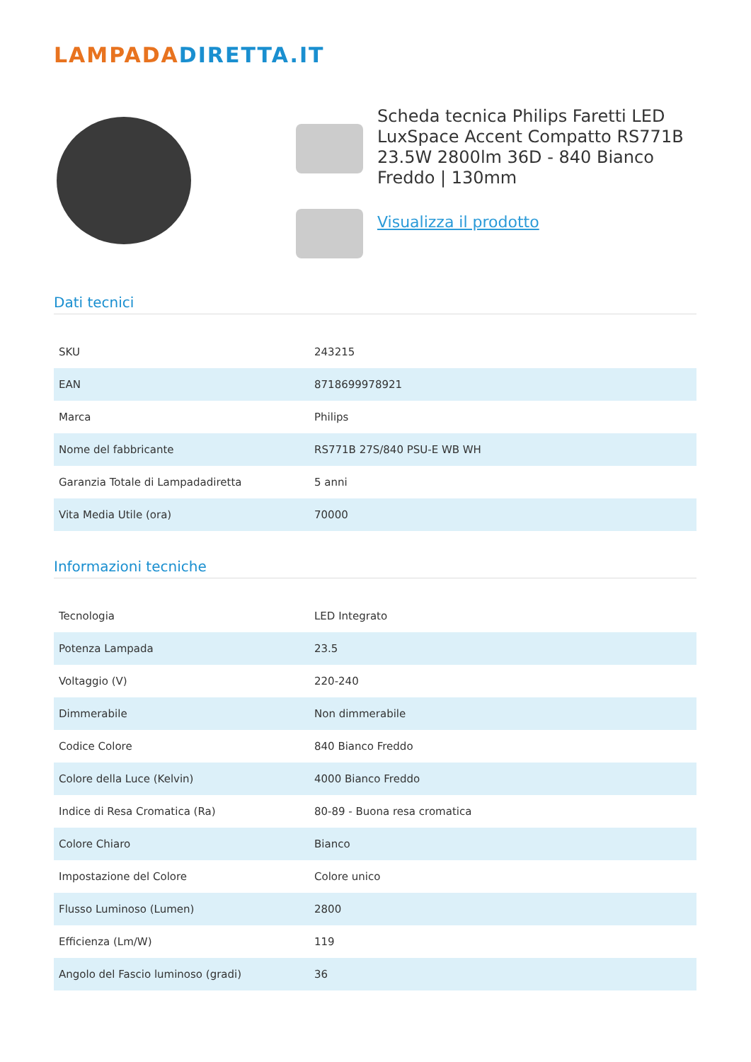LAMPADADIRETTA.IT
Scheda tecnica Philips Faretti LED LuxSpace Accent Compatto RS771B 23.5W 2800lm 36D - 840 Bianco Freddo | 130mm
Visualizza il prodotto
Dati tecnici
| SKU | 243215 |
| EAN | 8718699978921 |
| Marca | Philips |
| Nome del fabbricante | RS771B 27S/840 PSU-E WB WH |
| Garanzia Totale di Lampadadiretta | 5 anni |
| Vita Media Utile (ora) | 70000 |
Informazioni tecniche
| Tecnologia | LED Integrato |
| Potenza Lampada | 23.5 |
| Voltaggio (V) | 220-240 |
| Dimmerabile | Non dimmerabile |
| Codice Colore | 840 Bianco Freddo |
| Colore della Luce (Kelvin) | 4000 Bianco Freddo |
| Indice di Resa Cromatica (Ra) | 80-89 - Buona resa cromatica |
| Colore Chiaro | Bianco |
| Impostazione del Colore | Colore unico |
| Flusso Luminoso (Lumen) | 2800 |
| Efficienza (Lm/W) | 119 |
| Angolo del Fascio luminoso (gradi) | 36 |